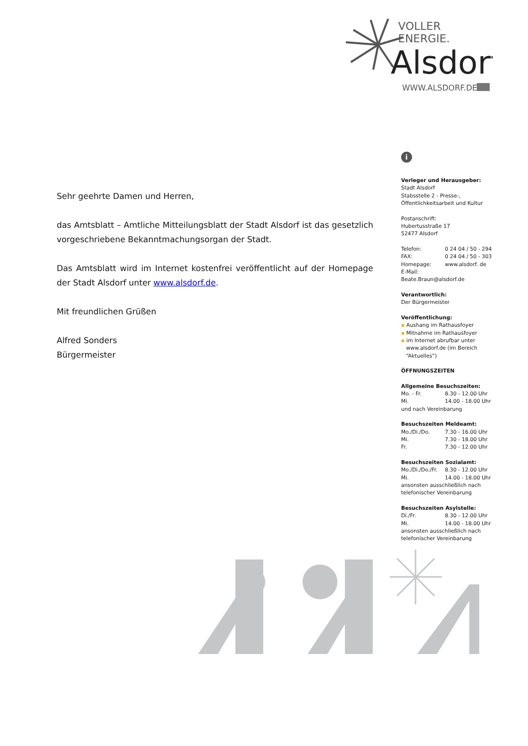VOLLER
ENERGIE.
Alsdorf
WWW.ALSDORF.DE
Sehr geehrte Damen und Herren,
das Amtsblatt – Amtliche Mitteilungsblatt der Stadt Alsdorf ist das gesetzlich vorgeschriebene Bekanntmachungsorgan der Stadt.
Das Amtsblatt wird im Internet kostenfrei veröffentlicht auf der Homepage der Stadt Alsdorf unter www.alsdorf.de.
Mit freundlichen Grüßen
Alfred Sonders
Bürgermeister
i
Verleger und Herausgeber:
Stadt Alsdorf
Stabsstelle 2 - Presse-,
Öffentlichkeitsarbeit und Kultur
Postanschrift:
Hubertusstraße 17
52477 Alsdorf
Telefon: 0 24 04 / 50 - 294
FAX: 0 24 04 / 50 - 303
Homepage: www.alsdorf. de
E-Mail:
Beate.Braun@alsdorf.de
Verantwortlich:
Der Bürgermeister
Veröffentlichung:
▪ Aushang im Rathausfoyer
▪ Mitnahme im Rathausfoyer
▪ im Internet abrufbar unter
www.alsdorf.de (im Bereich
“Aktuelles”)
ÖFFNUNGSZEITEN
Allgemeine Besuchszeiten:
Mo. - Fr. 8.30 - 12.00 Uhr
Mi. 14.00 - 18.00 Uhr
und nach Vereinbarung
Besuchszeiten Meldeamt:
Mo./Di./Do. 7.30 - 16.00 Uhr
Mi. 7.30 - 18.00 Uhr
Fr. 7.30 - 12.00 Uhr
Besuchszeiten Sozialamt:
Mo./Di./Do./Fr. 8.30 - 12.00 Uhr
Mi. 14.00 - 18.00 Uhr
ansonsten ausschließlich nach telefonischer Vereinbarung
Besuchszeiten Asylstelle:
Di./Fr. 8.30 - 12.00 Uhr
Mi. 14.00 - 18.00 Uhr
ansonsten ausschließlich nach telefonischer Vereinbarung